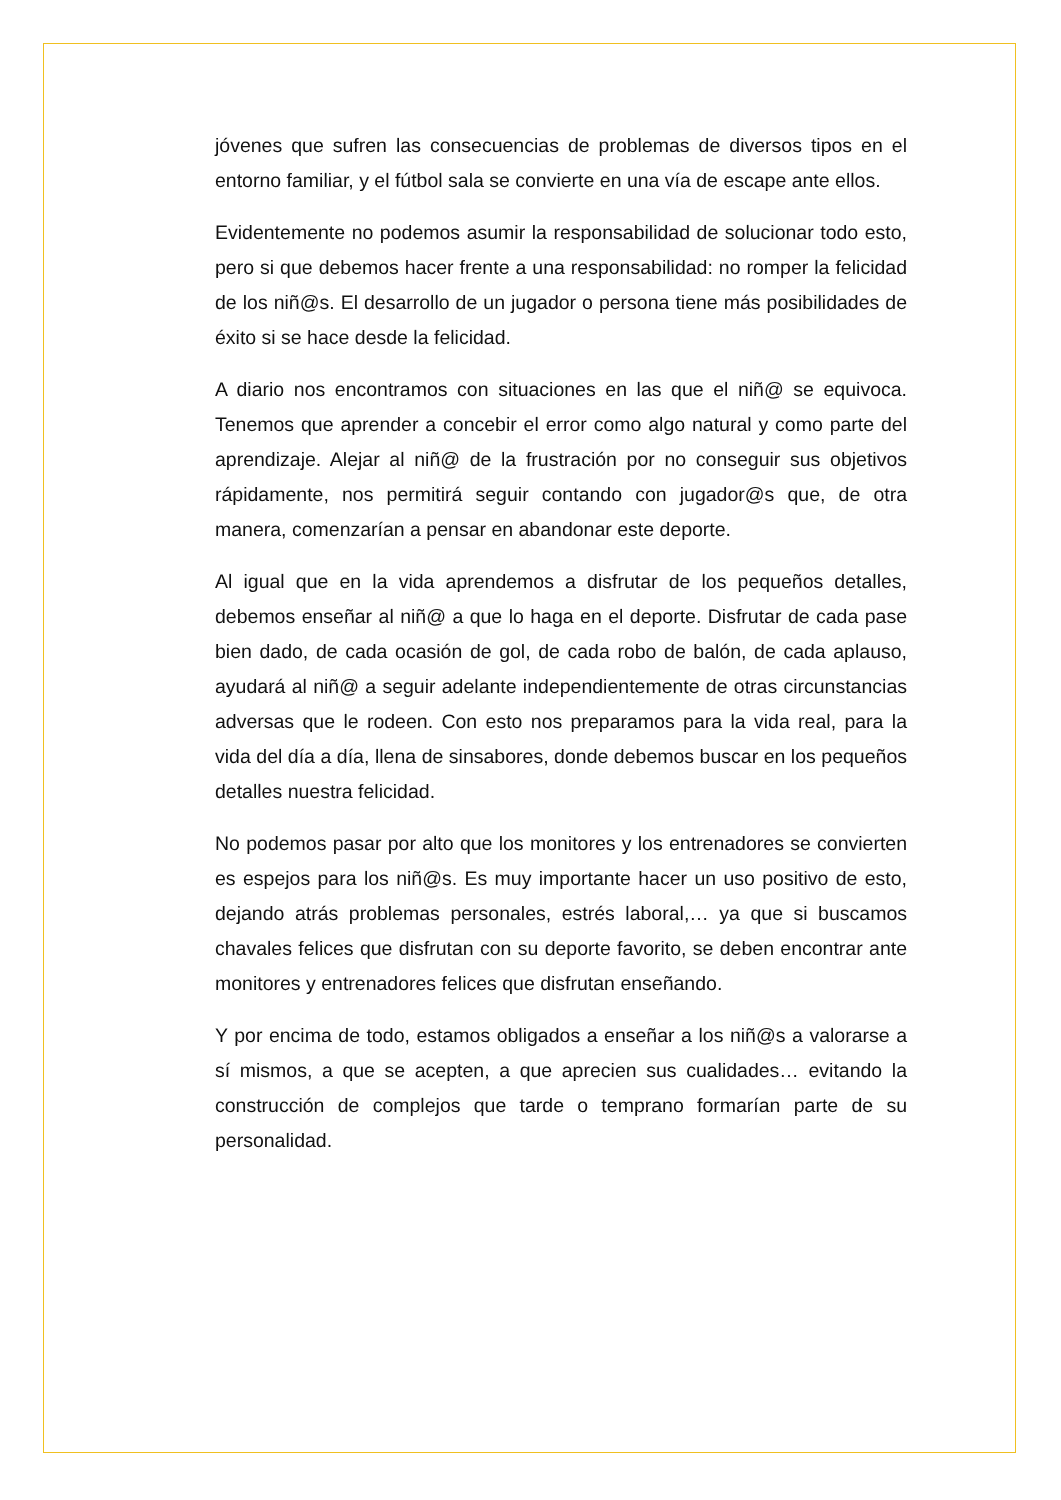jóvenes que sufren las consecuencias de problemas de diversos tipos en el entorno familiar, y el fútbol sala se convierte en una vía de escape ante ellos.
Evidentemente no podemos asumir la responsabilidad de solucionar todo esto, pero si que debemos hacer frente a una responsabilidad: no romper la felicidad de los niñ@s. El desarrollo de un jugador o persona tiene más posibilidades de éxito si se hace desde la felicidad.
A diario nos encontramos con situaciones en las que el niñ@ se equivoca. Tenemos que aprender a concebir el error como algo natural y como parte del aprendizaje. Alejar al niñ@ de la frustración por no conseguir sus objetivos rápidamente, nos permitirá seguir contando con jugador@s que, de otra manera, comenzarían a pensar en abandonar este deporte.
Al igual que en la vida aprendemos a disfrutar de los pequeños detalles, debemos enseñar al niñ@ a que lo haga en el deporte. Disfrutar de cada pase bien dado, de cada ocasión de gol, de cada robo de balón, de cada aplauso, ayudará al niñ@ a seguir adelante independientemente de otras circunstancias adversas que le rodeen. Con esto nos preparamos para la vida real, para la vida del día a día, llena de sinsabores, donde debemos buscar en los pequeños detalles nuestra felicidad.
No podemos pasar por alto que los monitores y los entrenadores se convierten es espejos para los niñ@s. Es muy importante hacer un uso positivo de esto, dejando atrás problemas personales, estrés laboral,… ya que si buscamos chavales felices que disfrutan con su deporte favorito, se deben encontrar ante monitores y entrenadores felices que disfrutan enseñando.
Y por encima de todo, estamos obligados a enseñar a los niñ@s a valorarse a sí mismos, a que se acepten, a que aprecien sus cualidades… evitando la construcción de complejos que tarde o temprano formarían parte de su personalidad.